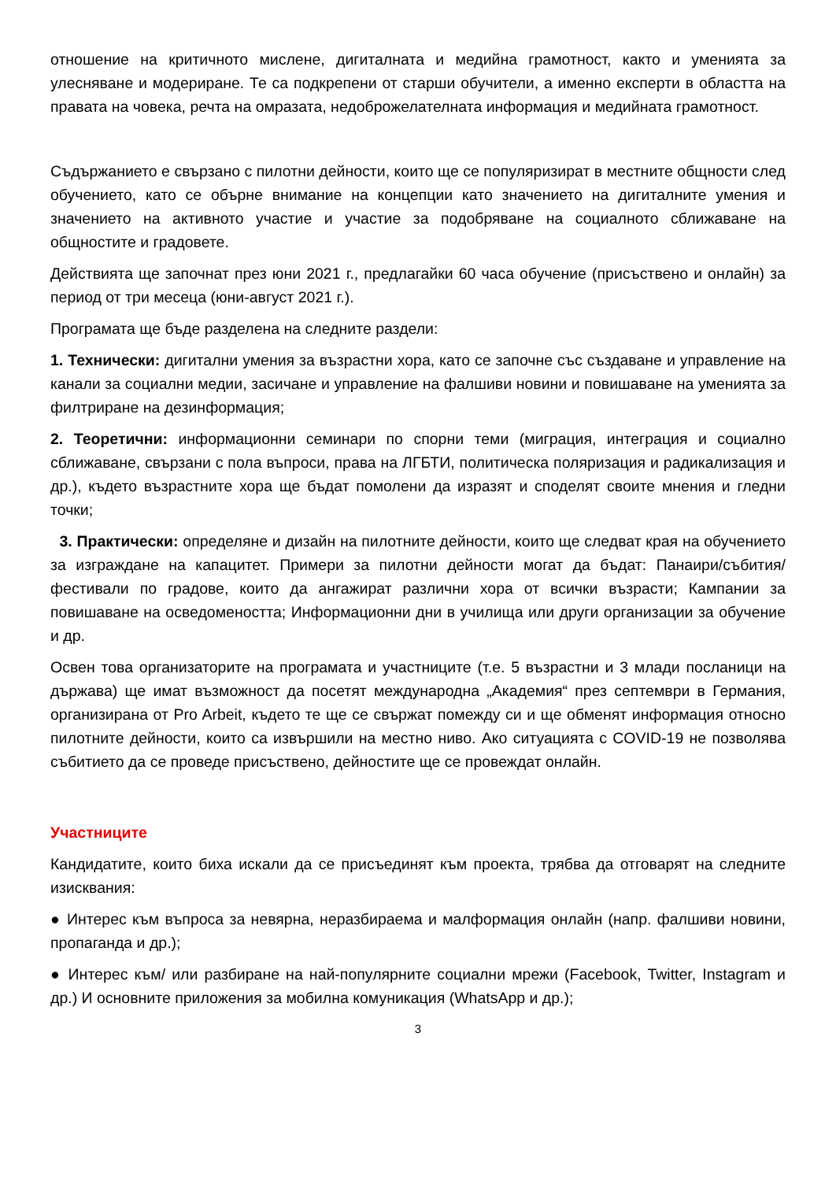отношение на критичното мислене, дигиталната и медийна грамотност, както и уменията за улесняване и модериране. Те са подкрепени от старши обучители, а именно експерти в областта на правата на човека, речта на омразата, недоброжелателната информация и медийната грамотност.
Съдържанието е свързано с пилотни дейности, които ще се популяризират в местните общности след обучението, като се обърне внимание на концепции като значението на дигиталните умения и значението на активното участие и участие за подобряване на социалното сближаване на общностите и градовете.
Действията ще започнат през юни 2021 г., предлагайки 60 часа обучение (присъствено и онлайн) за период от три месеца (юни-август 2021 г.).
Програмата ще бъде разделена на следните раздели:
1. Технически: дигитални умения за възрастни хора, като се започне със създаване и управление на канали за социални медии, засичане и управление на фалшиви новини и повишаване на уменията за филтриране на дезинформация;
2. Теоретични: информационни семинари по спорни теми (миграция, интеграция и социално сближаване, свързани с пола въпроси, права на ЛГБТИ, политическа поляризация и радикализация и др.), където възрастните хора ще бъдат помолени да изразят и споделят своите мнения и гледни точки;
3. Практически: определяне и дизайн на пилотните дейности, които ще следват края на обучението за изграждане на капацитет. Примери за пилотни дейности могат да бъдат: Панаири/събития/фестивали по градове, които да ангажират различни хора от всички възрасти; Кампании за повишаване на осведомеността; Информационни дни в училища или други организации за обучение и др.
Освен това организаторите на програмата и участниците (т.е. 5 възрастни и 3 млади посланици на държава) ще имат възможност да посетят международна „Академия“ през септември в Германия, организирана от Pro Arbeit, където те ще се свържат помежду си и ще обменят информация относно пилотните дейности, които са извършили на местно ниво. Ако ситуацията с COVID-19 не позволява събитието да се проведе присъствено, дейностите ще се провеждат онлайн.
Участниците
Кандидатите, които биха искали да се присъединят към проекта, трябва да отговарят на следните изисквания:
● Интерес към въпроса за невярна, неразбираема и малформация онлайн (напр. фалшиви новини, пропаганда и др.);
● Интерес към/ или разбиране на най-популярните социални мрежи (Facebook, Twitter, Instagram и др.) И основните приложения за мобилна комуникация (WhatsApp и др.);
3